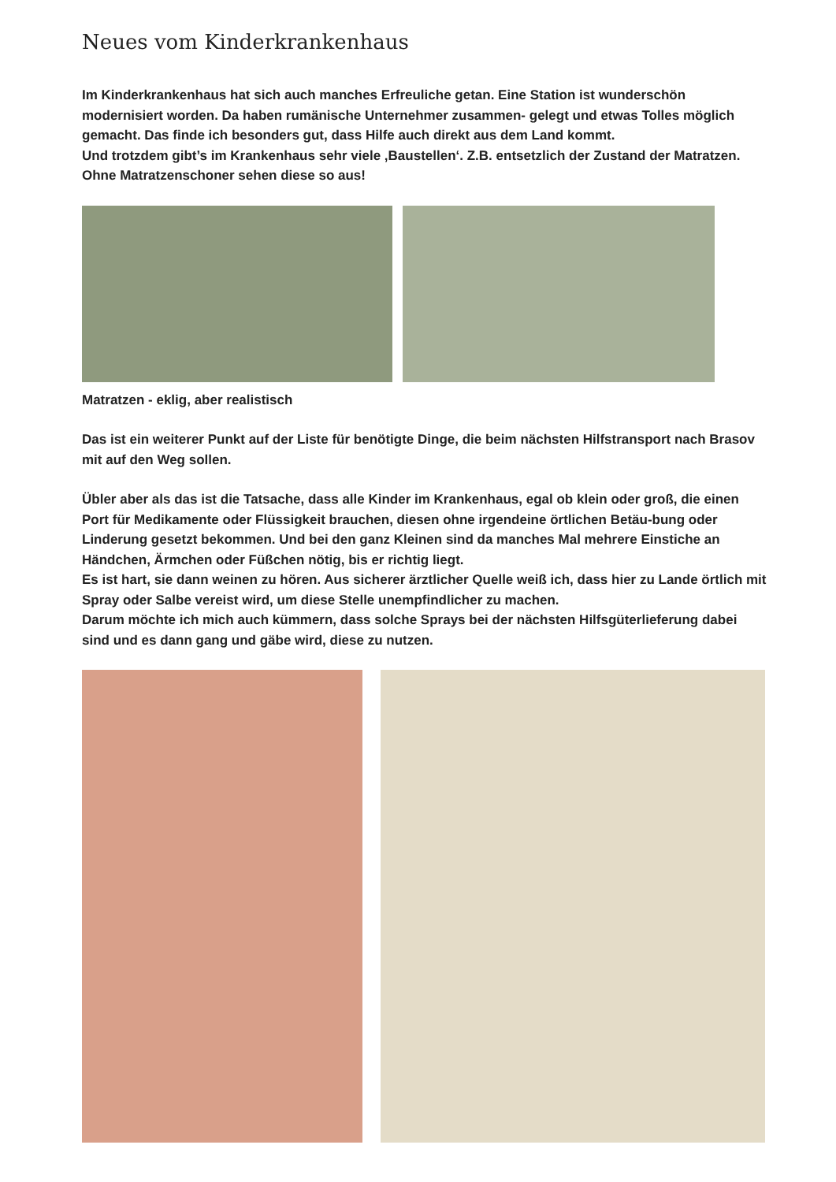Neues vom Kinderkrankenhaus
Im Kinderkrankenhaus hat sich auch manches Erfreuliche getan. Eine Station ist wunderschön modernisiert worden. Da haben rumänische Unternehmer zusammen- gelegt und etwas Tolles möglich gemacht. Das finde ich besonders gut, dass Hilfe auch direkt aus dem Land kommt.
Und trotzdem gibt’s im Krankenhaus sehr viele ‚Baustellen‘. Z.B. entsetzlich der Zustand der Matratzen. Ohne Matratzenschoner sehen diese so aus!
Matratzen - eklig, aber realistisch
Das ist ein weiterer Punkt auf der Liste für benötigte Dinge, die beim nächsten Hilfstransport nach Brasov mit auf den Weg sollen.
Übler aber als das ist die Tatsache, dass alle Kinder im Krankenhaus, egal ob klein oder groß, die einen Port für Medikamente oder Flüssigkeit brauchen, diesen ohne irgendeine örtlichen Betäu-bung oder Linderung gesetzt bekommen. Und bei den ganz Kleinen sind da manches Mal mehrere Einstiche an Händchen, Ärmchen oder Füßchen nötig, bis er richtig liegt.
Es ist hart, sie dann weinen zu hören. Aus sicherer ärztlicher Quelle weiß ich, dass hier zu Lande örtlich mit Spray oder Salbe vereist wird, um diese Stelle unempfindlicher zu machen.
Darum möchte ich mich auch kümmern, dass solche Sprays bei der nächsten Hilfsgüterlieferung dabei sind und es dann gang und gäbe wird, diese zu nutzen.